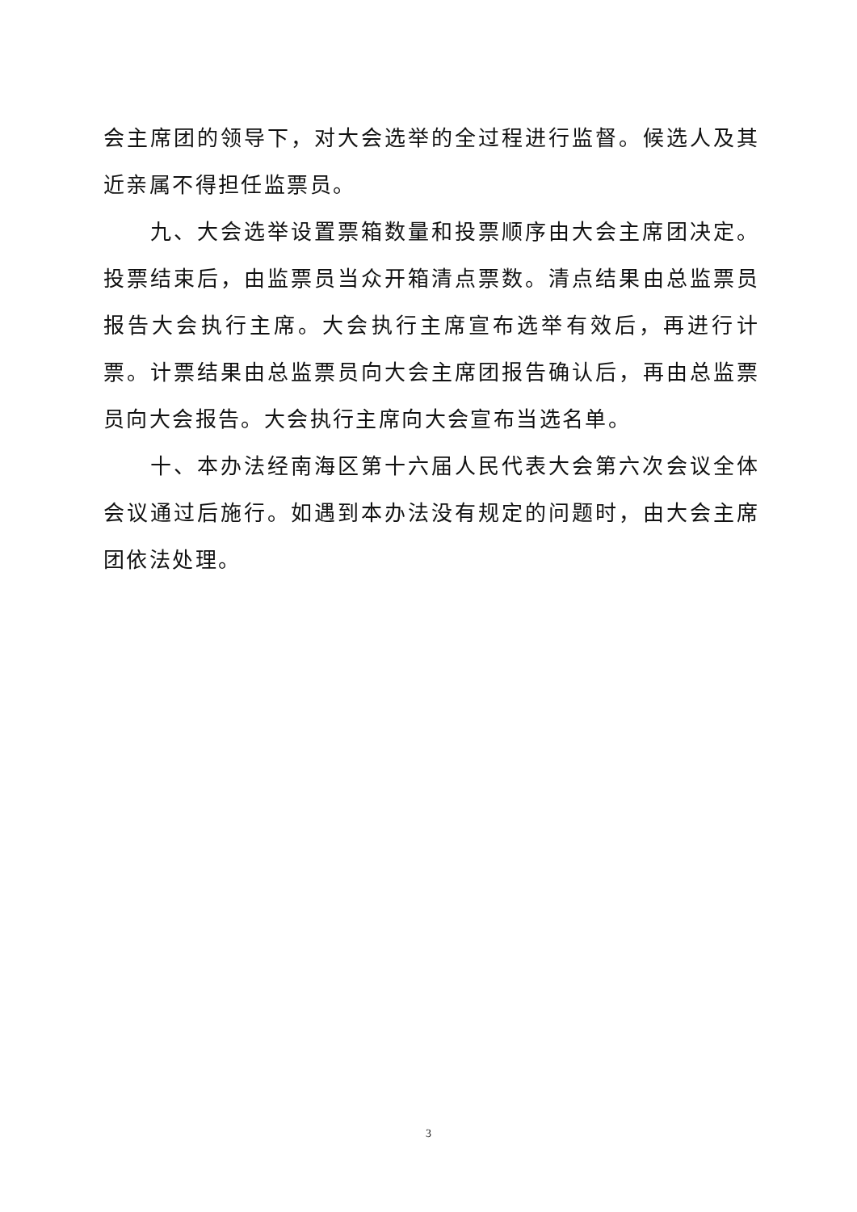会主席团的领导下，对大会选举的全过程进行监督。候选人及其近亲属不得担任监票员。
九、大会选举设置票箱数量和投票顺序由大会主席团决定。投票结束后，由监票员当众开箱清点票数。清点结果由总监票员报告大会执行主席。大会执行主席宣布选举有效后，再进行计票。计票结果由总监票员向大会主席团报告确认后，再由总监票员向大会报告。大会执行主席向大会宣布当选名单。
十、本办法经南海区第十六届人民代表大会第六次会议全体会议通过后施行。如遇到本办法没有规定的问题时，由大会主席团依法处理。
3